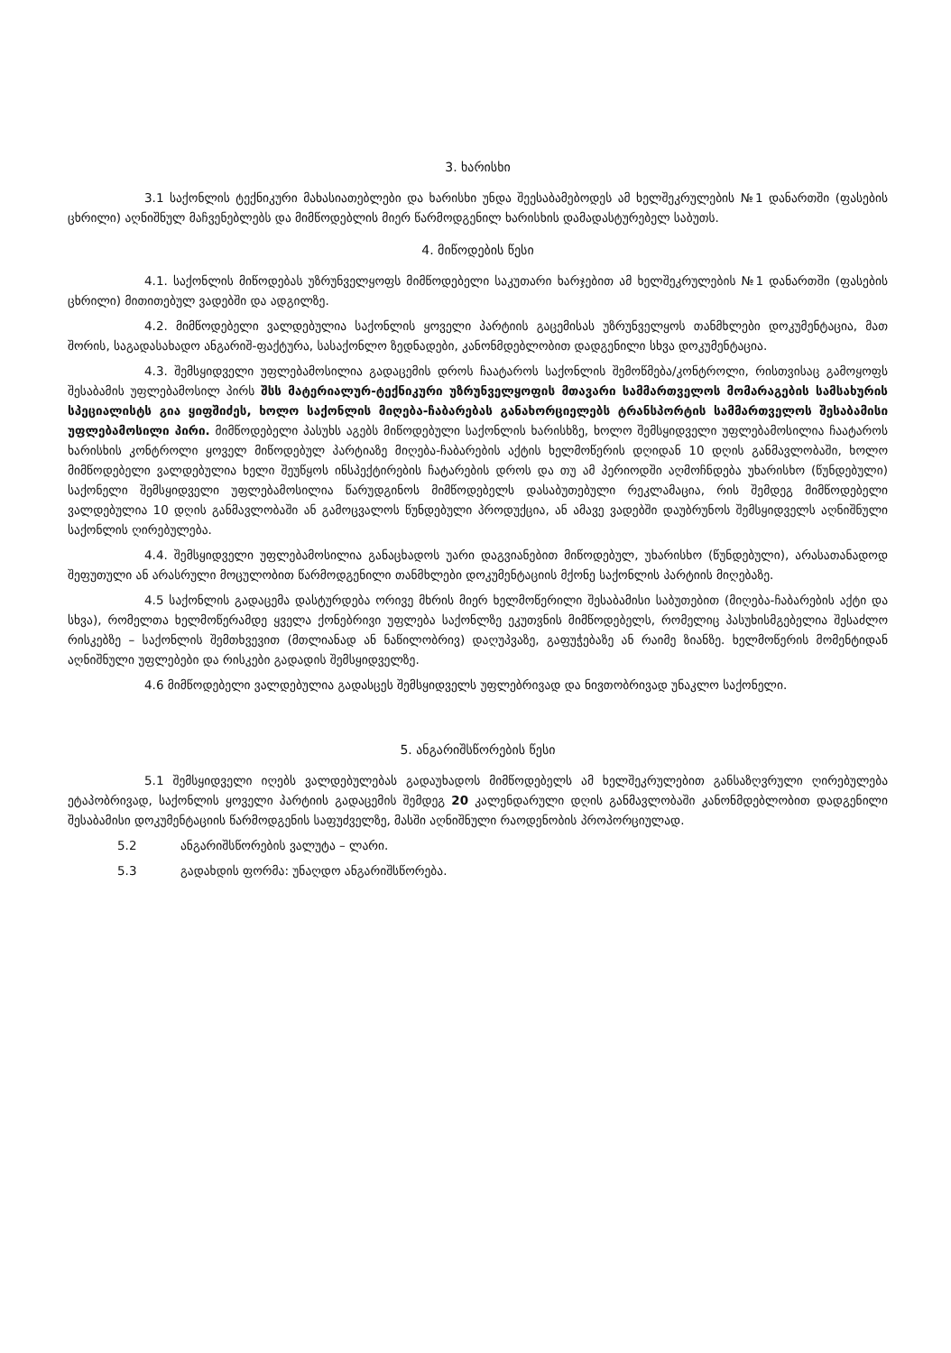3. ხარისხი
3.1 საქონლის ტექნიკური მახასიათებლები და ხარისხი უნდა შეესაბამებოდეს ამ ხელშეკრულების №1 დანართში (ფასების ცხრილი) აღნიშნულ მაჩვენებლებს და მიმწოდებლის მიერ წარმოდგენილ ხარისხის დამადასტურებელ საბუთს.
4. მიწოდების წესი
4.1. საქონლის მიწოდებას უზრუნველყოფს მიმწოდებელი საკუთარი ხარჯებით ამ ხელშეკრულების №1 დანართში (ფასების ცხრილი) მითითებულ ვადებში და ადგილზე.
4.2. მიმწოდებელი ვალდებულია საქონლის ყოველი პარტიის გაცემისას უზრუნველყოს თანმხლები დოკუმენტაცია, მათ შორის, საგადასახადო ანგარიშ-ფაქტურა, სასაქონლო ზედნადები, კანონმდებლობით დადგენილი სხვა დოკუმენტაცია.
4.3. შემსყიდველი უფლებამოსილია გადაცემის დროს ჩაატაროს საქონლის შემოწმება/კონტროლი, რისთვისაც გამოყოფს შესაბამის უფლებამოსილ პირს შსს მატერიალურ-ტექნიკური უზრუნველყოფის მთავარი სამმართველოს მომარაგების სამსახურის სპეციალისტს გია ყიფშიძეს, ხოლო საქონლის მიღება-ჩაბარებას განახორციელებს ტრანსპორტის სამმართველოს შესაბამისი უფლებამოსილი პირი. მიმწოდებელი პასუხს აგებს მიწოდებული საქონლის ხარისხზე, ხოლო შემსყიდველი უფლებამოსილია ჩაატაროს ხარისხის კონტროლი ყოველ მიწოდებულ პარტიაზე მიღება-ჩაბარების აქტის ხელმოწერის დღიდან 10 დღის განმავლობაში, ხოლო მიმწოდებელი ვალდებულია ხელი შეუწყოს ინსპექტირების ჩატარების დროს და თუ ამ პერიოდში აღმოჩნდება უხარისხო (წუნდებული) საქონელი შემსყიდველი უფლებამოსილია წარუდგინოს მიმწოდებელს დასაბუთებული რეკლამაცია, რის შემდეგ მიმწოდებელი ვალდებულია 10 დღის განმავლობაში ან გამოცვალოს წუნდებული პროდუქცია, ან ამავე ვადებში დაუბრუნოს შემსყიდველს აღნიშნული საქონლის ღირებულება.
4.4. შემსყიდველი უფლებამოსილია განაცხადოს უარი დაგვიანებით მიწოდებულ, უხარისხო (წუნდებული), არასათანადოდ შეფუთული ან არასრული მოცულობით წარმოდგენილი თანმხლები დოკუმენტაციის მქონე საქონლის პარტიის მიღებაზე.
4.5 საქონლის გადაცემა დასტურდება ორივე მხრის მიერ ხელმოწერილი შესაბამისი საბუთებით (მიღება-ჩაბარების აქტი და სხვა), რომელთა ხელმოწერამდე ყველა ქონებრივი უფლება საქონლზე ეკუთვნის მიმწოდებელს, რომელიც პასუხისმგებელია შესაძლო რისკებზე – საქონლის შემთხვევით (მთლიანად ან ნაწილობრივ) დაღუპვაზე, გაფუჭებაზე ან რაიმე ზიანზე. ხელმოწერის მომენტიდან აღნიშნული უფლებები და რისკები გადადის შემსყიდველზე.
4.6 მიმწოდებელი ვალდებულია გადასცეს შემსყიდველს უფლებრივად და ნივთობრივად უნაკლო საქონელი.
5. ანგარიშსწორების წესი
5.1 შემსყიდველი იღებს ვალდებულებას გადაუხადოს მიმწოდებელს ამ ხელშეკრულებით განსაზღვრული ღირებულება ეტაპობრივად, საქონლის ყოველი პარტიის გადაცემის შემდეგ 20 კალენდარული დღის განმავლობაში კანონმდებლობით დადგენილი შესაბამისი დოკუმენტაციის წარმოდგენის საფუძველზე, მასში აღნიშნული რაოდენობის პროპორციულად.
5.2 ანგარიშსწორების ვალუტა – ლარი.
5.3 გადახდის ფორმა: უნაღდო ანგარიშსწორება.